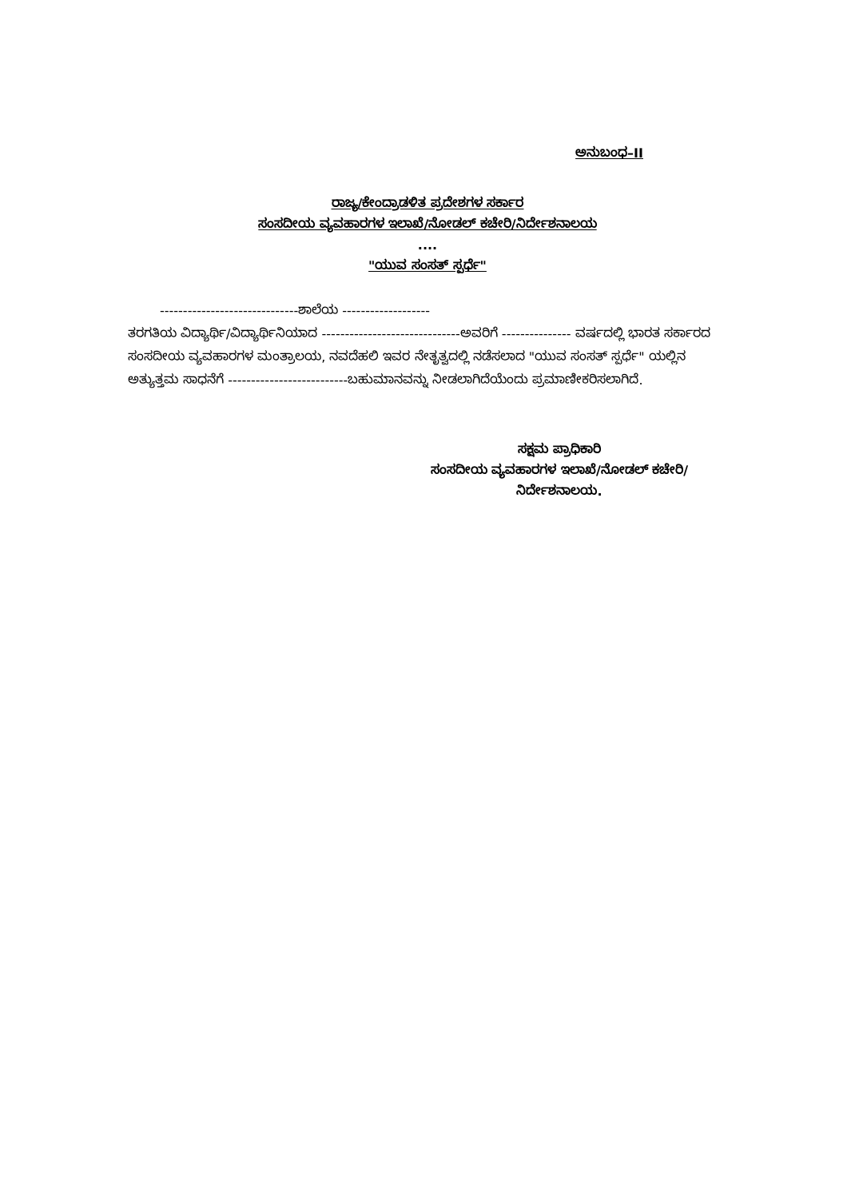ಅನುಬಂಧ–II
ರಾಜ್ಯ/ಕೇಂದ್ರಾಡಳಿತ ಪ್ರದೇಶಗಳ ಸರ್ಕಾರ
ಸಂಸದೀಯ ವ್ಯವಹಾರಗಳ ಇಲಾಖೆ/ನೋಡಲ್ ಕಚೇರಿ/ನಿರ್ದೇಶನಾಲಯ
....
"ಯುವ ಸಂಸತ್ ಸ್ಪರ್ಧೆ"
------------------------------ಶಾಲೆಯ -------------------
ತರಗತಿಯ ವಿದ್ಯಾರ್ಥಿ/ವಿದ್ಯಾರ್ಥಿನಿಯಾದ ------------------------------ಅವರಿಗೆ --------------- ವರ್ಷದಲ್ಲಿ ಭಾರತ ಸರ್ಕಾರದ ಸಂಸದೀಯ ವ್ಯವಹಾರಗಳ ಮಂತ್ರಾಲಯ, ನವದೆಹಲಿ ಇವರ ನೇತೃತ್ವದಲ್ಲಿ ನಡೆಸಲಾದ "ಯುವ ಸಂಸತ್ ಸ್ಪರ್ಧೆ" ಯಲ್ಲಿನ ಅತ್ಯುತ್ತಮ ಸಾಧನೆಗೆ --------------------------ಬಹುಮಾನವನ್ನು ನೀಡಲಾಗಿದೆಯೆಂದು ಪ್ರಮಾಣೀಕರಿಸಲಾಗಿದೆ.
ಸಕ್ಷಮ ಪ್ರಾಧಿಕಾರಿ
ಸಂಸದೀಯ ವ್ಯವಹಾರಗಳ ಇಲಾಖೆ/ನೋಡಲ್ ಕಚೇರಿ/
ನಿರ್ದೇಶನಾಲಯ.